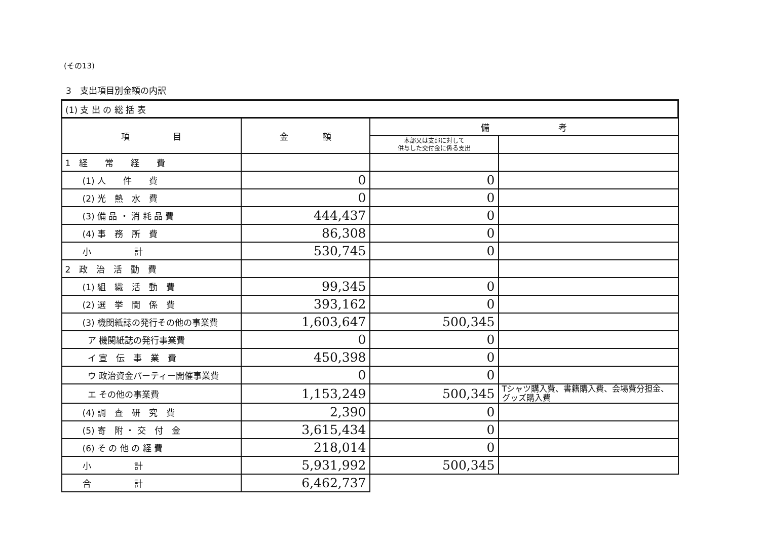(その13)
3　支出項目別金額の内訳
| (1) 支 出 の 総 括 表 | | | |
| 項 目 | 金 額 | 備 考 | |
| | | 本部又は支部に対して 供与した交付金に係る支出 | |
| 1 経 常 経 費 | | | |
| (1) 人 件 費 | 0 | 0 | |
| (2) 光 熱 水 費 | 0 | 0 | |
| (3) 備 品 ・ 消 耗 品 費 | 444,437 | 0 | |
| (4) 事 務 所 費 | 86,308 | 0 | |
| 小 計 | 530,745 | 0 | |
| 2 政 治 活 動 費 | | | |
| (1) 組 織 活 動 費 | 99,345 | 0 | |
| (2) 選 挙 関 係 費 | 393,162 | 0 | |
| (3) 機関紙誌の発行その他の事業費 | 1,603,647 | 500,345 | |
| ア 機関紙誌の発行事業費 | 0 | 0 | |
| イ 宣 伝 事 業 費 | 450,398 | 0 | |
| ウ 政治資金パーティー開催事業費 | 0 | 0 | |
| エ その他の事業費 | 1,153,249 | 500,345 | Tシャツ購入費、書籍購入費、会場費分担金、グッズ購入費 |
| (4) 調 査 研 究 費 | 2,390 | 0 | |
| (5) 寄 附 ・ 交 付 金 | 3,615,434 | 0 | |
| (6) そ の 他 の 経 費 | 218,014 | 0 | |
| 小 計 | 5,931,992 | 500,345 | |
| 合 計 | 6,462,737 | | |